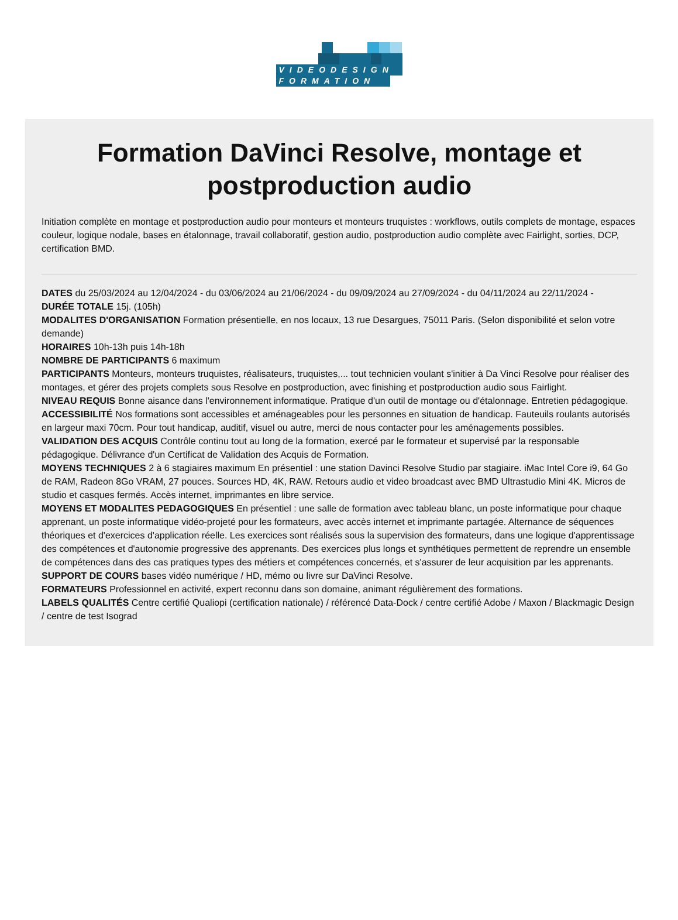VIDEODESIGN
FORMATION
Formation DaVinci Resolve, montage et postproduction audio
Initiation complète en montage et postproduction audio pour monteurs et monteurs truquistes : workflows, outils complets de montage, espaces couleur, logique nodale, bases en étalonnage, travail collaboratif, gestion audio, postproduction audio complète avec Fairlight, sorties, DCP, certification BMD.
DATES du 25/03/2024 au 12/04/2024 - du 03/06/2024 au 21/06/2024 - du 09/09/2024 au 27/09/2024 - du 04/11/2024 au 22/11/2024 -
DURÉE TOTALE 15j. (105h)
MODALITES D'ORGANISATION Formation présentielle, en nos locaux, 13 rue Desargues, 75011 Paris. (Selon disponibilité et selon votre demande)
HORAIRES 10h-13h puis 14h-18h
NOMBRE DE PARTICIPANTS 6 maximum
PARTICIPANTS Monteurs, monteurs truquistes, réalisateurs, truquistes,... tout technicien voulant s'initier à Da Vinci Resolve pour réaliser des montages, et gérer des projets complets sous Resolve en postproduction, avec finishing et postproduction audio sous Fairlight.
NIVEAU REQUIS Bonne aisance dans l'environnement informatique. Pratique d'un outil de montage ou d'étalonnage. Entretien pédagogique.
ACCESSIBILITÉ Nos formations sont accessibles et aménageables pour les personnes en situation de handicap. Fauteuils roulants autorisés en largeur maxi 70cm. Pour tout handicap, auditif, visuel ou autre, merci de nous contacter pour les aménagements possibles.
VALIDATION DES ACQUIS Contrôle continu tout au long de la formation, exercé par le formateur et supervisé par la responsable pédagogique. Délivrance d'un Certificat de Validation des Acquis de Formation.
MOYENS TECHNIQUES 2 à 6 stagiaires maximum En présentiel : une station Davinci Resolve Studio par stagiaire. iMac Intel Core i9, 64 Go de RAM, Radeon 8Go VRAM, 27 pouces. Sources HD, 4K, RAW. Retours audio et video broadcast avec BMD Ultrastudio Mini 4K. Micros de studio et casques fermés. Accès internet, imprimantes en libre service.
MOYENS ET MODALITES PEDAGOGIQUES En présentiel : une salle de formation avec tableau blanc, un poste informatique pour chaque apprenant, un poste informatique vidéo-projeté pour les formateurs, avec accès internet et imprimante partagée. Alternance de séquences théoriques et d'exercices d'application réelle. Les exercices sont réalisés sous la supervision des formateurs, dans une logique d'apprentissage des compétences et d'autonomie progressive des apprenants. Des exercices plus longs et synthétiques permettent de reprendre un ensemble de compétences dans des cas pratiques types des métiers et compétences concernés, et s'assurer de leur acquisition par les apprenants.
SUPPORT DE COURS bases vidéo numérique / HD, mémo ou livre sur DaVinci Resolve.
FORMATEURS Professionnel en activité, expert reconnu dans son domaine, animant régulièrement des formations.
LABELS QUALITÉS Centre certifié Qualiopi (certification nationale) / référencé Data-Dock / centre certifié Adobe / Maxon / Blackmagic Design / centre de test Isograd